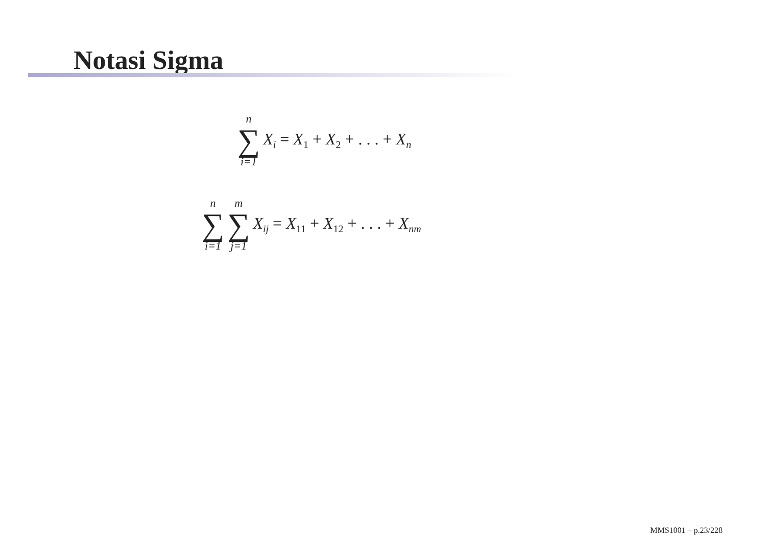Notasi Sigma
n
∑
i=1
X<sub>i</sub> = X<sub>1</sub> + X<sub>2</sub> + . . . + X<sub>n</sub>
n
∑
i=1
m
∑
j=1
X<sub>ij</sub> = X<sub>11</sub> + X<sub>12</sub> + . . . + X<sub>nm</sub>
MMS1001 – p.23/228